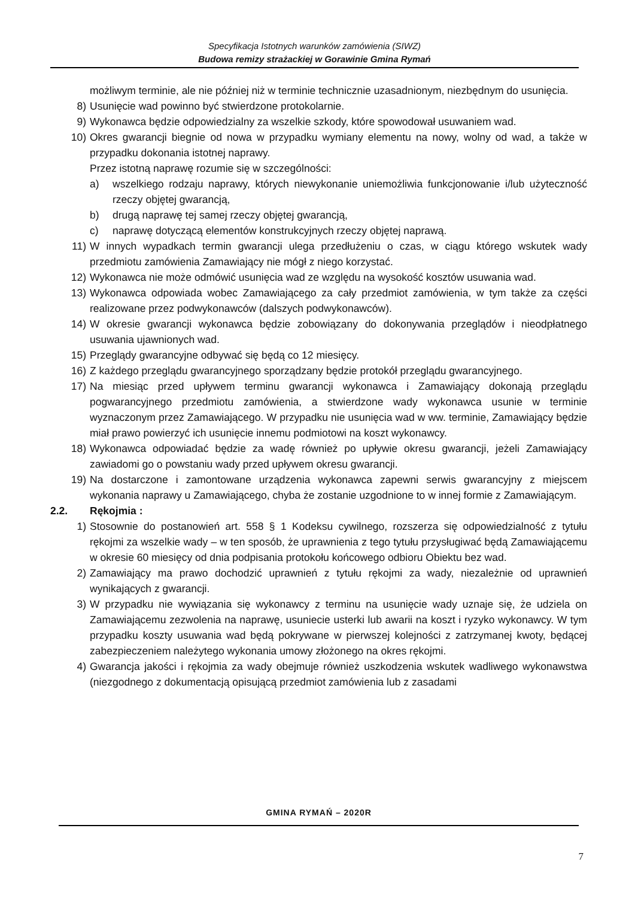Specyfikacja Istotnych warunków zamówienia (SIWZ)
Budowa remizy strażackiej w Gorawinie Gmina Rymań
możliwym terminie, ale nie później niż w terminie technicznie uzasadnionym, niezbędnym do usunięcia.
8) Usunięcie wad powinno być stwierdzone protokolarnie.
9) Wykonawca będzie odpowiedzialny za wszelkie szkody, które spowodował usuwaniem wad.
10) Okres gwarancji biegnie od nowa w przypadku wymiany elementu na nowy, wolny od wad, a także w przypadku dokonania istotnej naprawy.
Przez istotną naprawę rozumie się w szczególności:
a) wszelkiego rodzaju naprawy, których niewykonanie uniemożliwia funkcjonowanie i/lub użyteczność rzeczy objętej gwarancją,
b) drugą naprawę tej samej rzeczy objętej gwarancją,
c) naprawę dotyczącą elementów konstrukcyjnych rzeczy objętej naprawą.
11) W innych wypadkach termin gwarancji ulega przedłużeniu o czas, w ciągu którego wskutek wady przedmiotu zamówienia Zamawiający nie mógł z niego korzystać.
12) Wykonawca nie może odmówić usunięcia wad ze względu na wysokość kosztów usuwania wad.
13) Wykonawca odpowiada wobec Zamawiającego za cały przedmiot zamówienia, w tym także za części realizowane przez podwykonawców (dalszych podwykonawców).
14) W okresie gwarancji wykonawca będzie zobowiązany do dokonywania przeglądów i nieodpłatnego usuwania ujawnionych wad.
15) Przeglądy gwarancyjne odbywać się będą co 12 miesięcy.
16) Z każdego przeglądu gwarancyjnego sporządzany będzie protokół przeglądu gwarancyjnego.
17) Na miesiąc przed upływem terminu gwarancji wykonawca i Zamawiający dokonają przeglądu pogwarancyjnego przedmiotu zamówienia, a stwierdzone wady wykonawca usunie w terminie wyznaczonym przez Zamawiającego. W przypadku nie usunięcia wad w ww. terminie, Zamawiający będzie miał prawo powierzyć ich usunięcie innemu podmiotowi na koszt wykonawcy.
18) Wykonawca odpowiadać będzie za wadę również po upływie okresu gwarancji, jeżeli Zamawiający zawiadomi go o powstaniu wady przed upływem okresu gwarancji.
19) Na dostarczone i zamontowane urządzenia wykonawca zapewni serwis gwarancyjny z miejscem wykonania naprawy u Zamawiającego, chyba że zostanie uzgodnione to w innej formie z Zamawiającym.
2.2. Rękojmia :
1) Stosownie do postanowień art. 558 § 1 Kodeksu cywilnego, rozszerza się odpowiedzialność z tytułu rękojmi za wszelkie wady – w ten sposób, że uprawnienia z tego tytułu przysługiwać będą Zamawiającemu w okresie 60 miesięcy od dnia podpisania protokołu końcowego odbioru Obiektu bez wad.
2) Zamawiający ma prawo dochodzić uprawnień z tytułu rękojmi za wady, niezależnie od uprawnień wynikających z gwarancji.
3) W przypadku nie wywiązania się wykonawcy z terminu na usunięcie wady uznaje się, że udziela on Zamawiającemu zezwolenia na naprawę, usuniecie usterki lub awarii na koszt i ryzyko wykonawcy. W tym przypadku koszty usuwania wad będą pokrywane w pierwszej kolejności z zatrzymanej kwoty, będącej zabezpieczeniem należytego wykonania umowy złożonego na okres rękojmi.
4) Gwarancja jakości i rękojmia za wady obejmuje również uszkodzenia wskutek wadliwego wykonawstwa (niezgodnego z dokumentacją opisującą przedmiot zamówienia lub z zasadami
GMINA RYMAŃ – 2020R
7